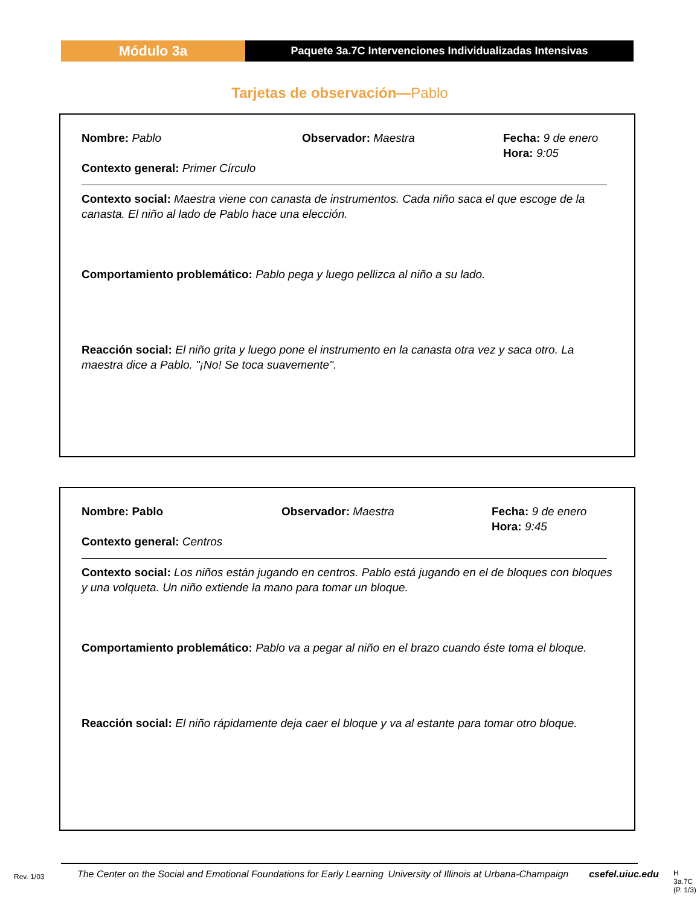Módulo 3a
Paquete 3a.7C Intervenciones Individualizadas Intensivas
Tarjetas de observación—Pablo
Nombre: Pablo Observador: Maestra Fecha: 9 de enero
Hora: 9:05
Contexto general: Primer Círculo
Contexto social: Maestra viene con canasta de instrumentos. Cada niño saca el que escoge de la canasta. El niño al lado de Pablo hace una elección.
Comportamiento problemático: Pablo pega y luego pellizca al niño a su lado.
Reacción social: El niño grita y luego pone el instrumento en la canasta otra vez y saca otro. La maestra dice a Pablo. "¡No! Se toca suavemente".
Nombre: Pablo Observador: Maestra Fecha: 9 de enero
Hora: 9:45
Contexto general: Centros
Contexto social: Los niños están jugando en centros. Pablo está jugando en el de bloques con bloques y una volqueta. Un niño extiende la mano para tomar un bloque.
Comportamiento problemático: Pablo va a pegar al niño en el brazo cuando éste toma el bloque.
Reacción social: El niño rápidamente deja caer el bloque y va al estante para tomar otro bloque.
Rev. 1/03
The Center on the Social and Emotional Foundations for Early Learning
University of Illinois at Urbana-Champaign
csefel.uiuc.edu
H 3a.7C
(P. 1/3)